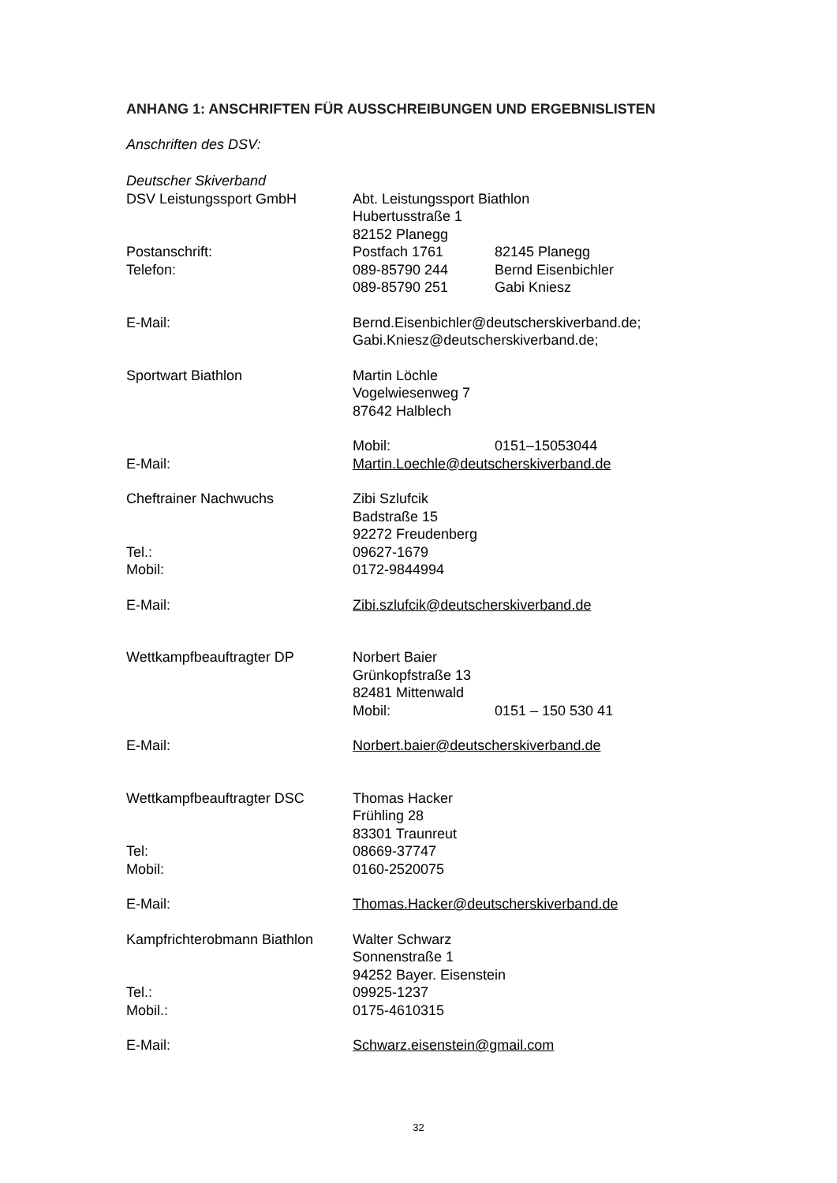ANHANG 1: ANSCHRIFTEN FÜR AUSSCHREIBUNGEN UND ERGEBNISLISTEN
Anschriften des DSV:
Deutscher Skiverband
DSV Leistungssport GmbH Abt. Leistungssport Biathlon
Hubertusstraße 1
82152 Planegg
Postanschrift: Postfach 1761 82145 Planegg
Telefon: 089-85790 244 Bernd Eisenbichler
089-85790 251 Gabi Kniesz
E-Mail: Bernd.Eisenbichler@deutscherskiverband.de;
Gabi.Kniesz@deutscherskiverband.de;
Sportwart Biathlon Martin Löchle
Vogelwiesenweg 7
87642 Halblech
Mobil: 0151–15053044
E-Mail: Martin.Loechle@deutscherskiverband.de
Cheftrainer Nachwuchs Zibi Szlufcik
Badstraße 15
92272 Freudenberg
Tel.: 09627-1679
Mobil: 0172-9844994
E-Mail: Zibi.szlufcik@deutscherskiverband.de
Wettkampfbeauftragter DP Norbert Baier
Grünkopfstraße 13
82481 Mittenwald
Mobil: 0151 – 150 530 41
E-Mail: Norbert.baier@deutscherskiverband.de
Wettkampfbeauftragter DSC Thomas Hacker
Frühling 28
83301 Traunreut
Tel: 08669-37747
Mobil: 0160-2520075
E-Mail: Thomas.Hacker@deutscherskiverband.de
Kampfrichterobmann Biathlon
Walter Schwarz
Sonnenstraße 1
94252 Bayer. Eisenstein
Tel.: 09925-1237
Mobil.: 0175-4610315
E-Mail: Schwarz.eisenstein@gmail.com
32